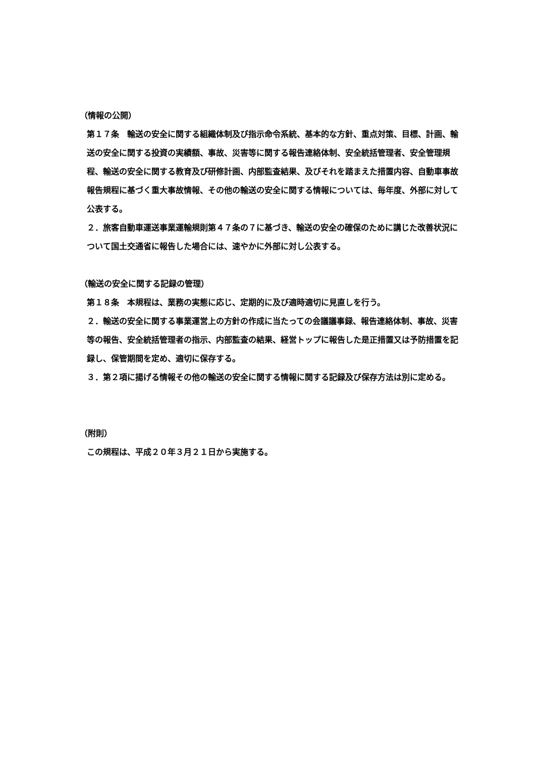（情報の公開）
第１７条　輸送の安全に関する組織体制及び指示命令系統、基本的な方針、重点対策、目標、計画、輸送の安全に関する投資の実績額、事故、災害等に関する報告連絡体制、安全統括管理者、安全管理規程、輸送の安全に関する教育及び研修計画、内部監査結果、及びそれを踏まえた措置内容、自動車事故報告規程に基づく重大事故情報、その他の輸送の安全に関する情報については、毎年度、外部に対して公表する。
２．旅客自動車運送事業運輸規則第４７条の７に基づき、輸送の安全の確保のために講じた改善状況について国土交通省に報告した場合には、速やかに外部に対し公表する。
（輸送の安全に関する記録の管理）
第１８条　本規程は、業務の実態に応じ、定期的に及び適時適切に見直しを行う。
２．輸送の安全に関する事業運営上の方針の作成に当たっての会議議事録、報告連絡体制、事故、災害等の報告、安全統括管理者の指示、内部監査の結果、経営トップに報告した是正措置又は予防措置を記録し、保管期間を定め、適切に保存する。
３．第２項に揚げる情報その他の輸送の安全に関する情報に関する記録及び保存方法は別に定める。
（附則）
この規程は、平成２０年３月２１日から実施する。